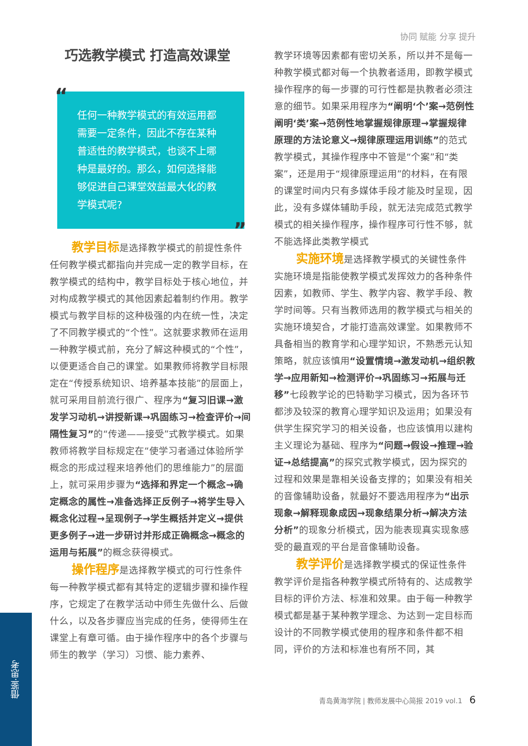协同 赋能 分享 提升
巧选教学模式 打造高效课堂
“任何一种教学模式的有效运用都需要一定条件，因此不存在某种普适性的教学模式，也谈不上哪种是最好的。那么，如何选择能够促进自己课堂效益最大化的教学模式呢?”
教学目标是选择教学模式的前提性条件
任何教学模式都指向并完成一定的教学目标，在教学模式的结构中，教学目标处于核心地位，并对构成教学模式的其他因素起着制约作用。教学模式与教学目标的这种极强的内在统一性，决定了不同教学模式的“个性”。这就要求教师在运用一种教学模式前，充分了解这种模式的“个性”，以便更适合自己的课堂。如果教师将教学目标限定在“传授系统知识、培养基本技能”的层面上，就可采用目前流行很广、程序为“复习旧课→激发学习动机→讲授新课→巩固练习→检查评价→间隔性复习”的“传递——接受”式教学模式。如果教师将教学目标规定在“使学习者通过体验所学概念的形成过程来培养他们的思维能力”的层面上，就可采用步骤为“选择和界定一个概念→确定概念的属性→准备选择正反例子→将学生导入概念化过程→呈现例子→学生概括并定义→提供更多例子→进一步研讨并形成正确概念→概念的运用与拓展”的概念获得模式。
操作程序是选择教学模式的可行性条件
每一种教学模式都有其特定的逻辑步骤和操作程序，它规定了在教学活动中师生先做什么、后做什么，以及各步骤应当完成的任务，使得师生在课堂上有章可循。由于操作程序中的各个步骤与师生的教学（学习）习惯、能力素养、
教学环境等因素都有密切关系，所以并不是每一种教学模式都对每一个执教者适用，即教学模式操作程序的每一步骤的可行性都是执教者必须注意的细节。如果采用程序为“阐明‘个’案→范例性阐明‘类’案→范例性地掌握规律原理→掌握规律原理的方法论意义→规律原理运用训练”的范式教学模式，其操作程序中不管是“个案”和“类案”，还是用于“规律原理运用”的材料，在有限的课堂时间内只有多媒体手段才能及时呈现，因此，没有多媒体辅助手段，就无法完成范式教学模式的相关操作程序，操作程序可行性不够，就不能选择此类教学模式
实施环境是选择教学模式的关键性条件
实施环境是指能使教学模式发挥效力的各种条件因素，如教师、学生、教学内容、教学手段、教学时间等。只有当教师选用的教学模式与相关的实施环境契合，才能打造高效课堂。如果教师不具备相当的教育学和心理学知识，不熟悉元认知策略，就应该慎用“设置情境→激发动机→组织教学→应用新知→检测评价→巩固练习→拓展与迁移”七段教学论的巴特勒学习模式，因为各环节都涉及较深的教育心理学知识及运用；如果没有供学生探究学习的相关设备，也应该慎用以建构主义理论为基础、程序为“问题→假设→推理→验证→总结提高”的探究式教学模式，因为探究的过程和效果是靠相关设备支撑的；如果没有相关的音像辅助设备，就最好不要选用程序为“出示现象→解释现象成因→现象结果分析→解决方法分析”的现象分析模式，因为能表现真实现象感受的最直观的平台是音像辅助设备。
教学评价是选择教学模式的保证性条件
教学评价是指各种教学模式所特有的、达成教学目标的评价方法、标准和效果。由于每一种教学模式都是基于某种教学理念、为达到一定目标而设计的不同教学模式使用的程序和条件都不相同，评价的方法和标准也有所不同，其
青岛黄海学院 | 教师发展中心简报 2019 vol.1 6
借鉴·思考